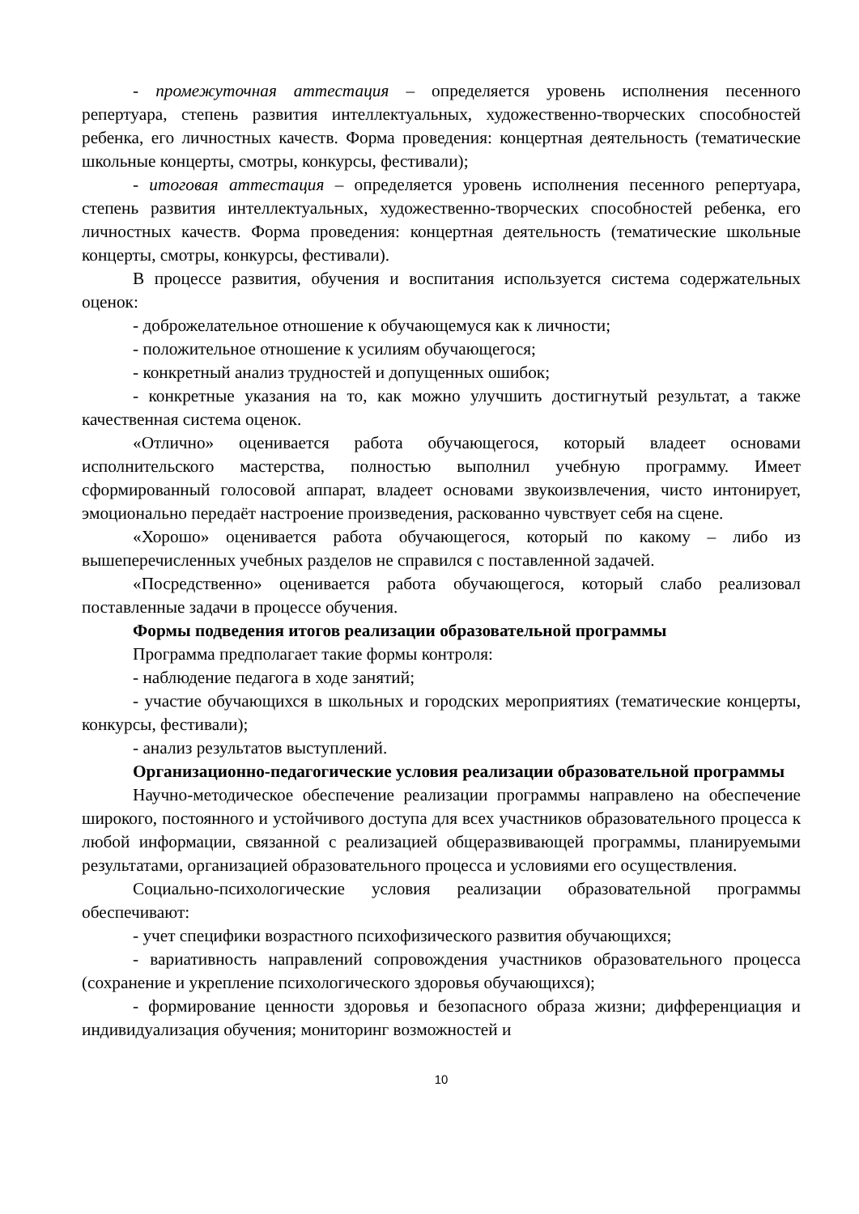- промежуточная аттестация – определяется уровень исполнения песенного репертуара, степень развития интеллектуальных, художественно-творческих способностей ребенка, его личностных качеств. Форма проведения: концертная деятельность (тематические школьные концерты, смотры, конкурсы, фестивали);
- итоговая аттестация – определяется уровень исполнения песенного репертуара, степень развития интеллектуальных, художественно-творческих способностей ребенка, его личностных качеств. Форма проведения: концертная деятельность (тематические школьные концерты, смотры, конкурсы, фестивали).
В процессе развития, обучения и воспитания используется система содержательных оценок:
- доброжелательное отношение к обучающемуся как к личности;
- положительное отношение к усилиям обучающегося;
- конкретный анализ трудностей и допущенных ошибок;
- конкретные указания на то, как можно улучшить достигнутый результат, а также качественная система оценок.
«Отлично» оценивается работа обучающегося, который владеет основами исполнительского мастерства, полностью выполнил учебную программу. Имеет сформированный голосовой аппарат, владеет основами звукоизвлечения, чисто интонирует, эмоционально передаёт настроение произведения, раскованно чувствует себя на сцене.
«Хорошо» оценивается работа обучающегося, который по какому – либо из вышеперечисленных учебных разделов не справился с поставленной задачей.
«Посредственно» оценивается работа обучающегося, который слабо реализовал поставленные задачи в процессе обучения.
Формы подведения итогов реализации образовательной программы
Программа предполагает такие формы контроля:
- наблюдение педагога в ходе занятий;
- участие обучающихся в школьных и городских мероприятиях (тематические концерты, конкурсы, фестивали);
- анализ результатов выступлений.
Организационно-педагогические условия реализации образовательной программы
Научно-методическое обеспечение реализации программы направлено на обеспечение широкого, постоянного и устойчивого доступа для всех участников образовательного процесса к любой информации, связанной с реализацией общеразвивающей программы, планируемыми результатами, организацией образовательного процесса и условиями его осуществления.
Социально-психологические условия реализации образовательной программы обеспечивают:
- учет специфики возрастного психофизического развития обучающихся;
- вариативность направлений сопровождения участников образовательного процесса (сохранение и укрепление психологического здоровья обучающихся);
- формирование ценности здоровья и безопасного образа жизни; дифференциация и индивидуализация обучения; мониторинг возможностей и
10